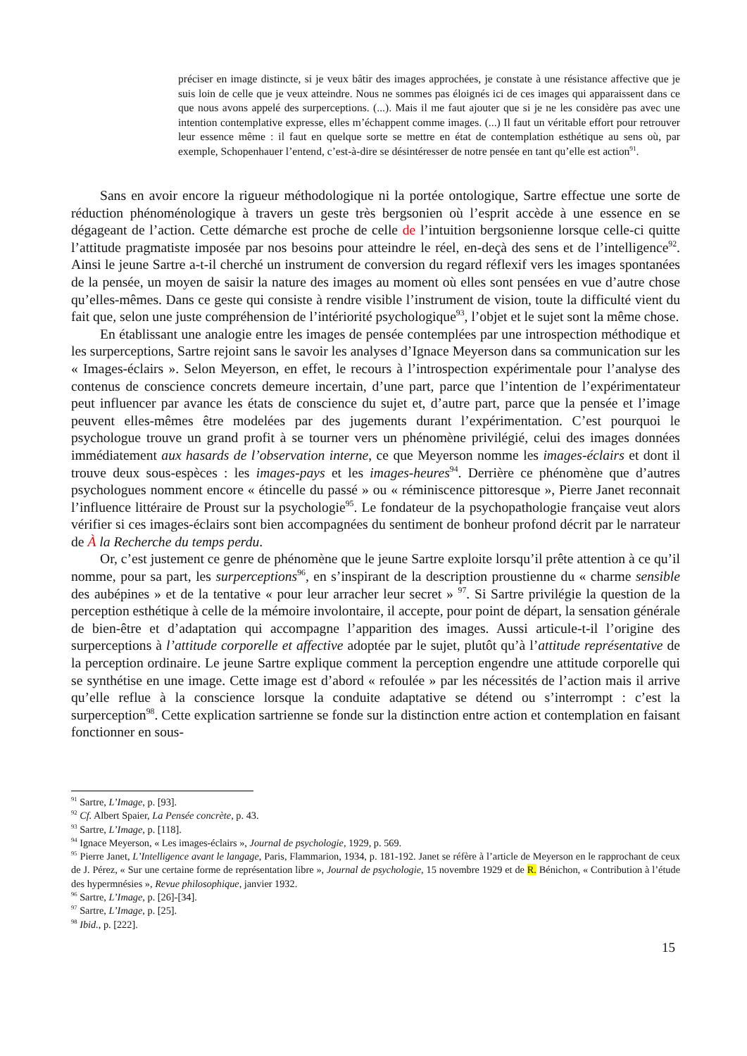préciser en image distincte, si je veux bâtir des images approchées, je constate à une résistance affective que je suis loin de celle que je veux atteindre. Nous ne sommes pas éloignés ici de ces images qui apparaissent dans ce que nous avons appelé des surperceptions. (...). Mais il me faut ajouter que si je ne les considère pas avec une intention contemplative expresse, elles m’échappent comme images. (...) Il faut un véritable effort pour retrouver leur essence même : il faut en quelque sorte se mettre en état de contemplation esthétique au sens où, par exemple, Schopenhauer l’entend, c’est-à-dire se désintéresser de notre pensée en tant qu’elle est action<sup>91</sup>.
Sans en avoir encore la rigueur méthodologique ni la portée ontologique, Sartre effectue une sorte de réduction phénoménologique à travers un geste très bergsonien où l’esprit accède à une essence en se dégageant de l’action. Cette démarche est proche de celle de l’intuition bergsonienne lorsque celle-ci quitte l’attitude pragmatiste imposée par nos besoins pour atteindre le réel, en-deçà des sens et de l’intelligence<sup>92</sup>. Ainsi le jeune Sartre a-t-il cherché un instrument de conversion du regard réflexif vers les images spontanées de la pensée, un moyen de saisir la nature des images au moment où elles sont pensées en vue d’autre chose qu’elles-mêmes. Dans ce geste qui consiste à rendre visible l’instrument de vision, toute la difficulté vient du fait que, selon une juste compréhension de l’intériorité psychologique<sup>93</sup>, l’objet et le sujet sont la même chose.
En établissant une analogie entre les images de pensée contemplées par une introspection méthodique et les surperceptions, Sartre rejoint sans le savoir les analyses d’Ignace Meyerson dans sa communication sur les « Images-éclairs ». Selon Meyerson, en effet, le recours à l’introspection expérimentale pour l’analyse des contenus de conscience concrets demeure incertain, d’une part, parce que l’intention de l’expérimentateur peut influencer par avance les états de conscience du sujet et, d’autre part, parce que la pensée et l’image peuvent elles-mêmes être modelées par des jugements durant l’expérimentation. C’est pourquoi le psychologue trouve un grand profit à se tourner vers un phénomène privilégié, celui des images données immédiatement aux hasards de l’observation interne, ce que Meyerson nomme les images-éclairs et dont il trouve deux sous-espèces : les images-pays et les images-heures<sup>94</sup>. Derrière ce phénomène que d’autres psychologues nomment encore « étincelle du passé » ou « réminiscence pittoresque », Pierre Janet reconnait l’influence littéraire de Proust sur la psychologie<sup>95</sup>. Le fondateur de la psychopathologie française veut alors vérifier si ces images-éclairs sont bien accompagnées du sentiment de bonheur profond décrit par le narrateur de À la Recherche du temps perdu.
Or, c’est justement ce genre de phénomène que le jeune Sartre exploite lorsqu’il prête attention à ce qu’il nomme, pour sa part, les surperceptions<sup>96</sup>, en s’inspirant de la description proustienne du « charme sensible des aubépines » et de la tentative « pour leur arracher leur secret » <sup>97</sup>. Si Sartre privilégie la question de la perception esthétique à celle de la mémoire involontaire, il accepte, pour point de départ, la sensation générale de bien-être et d’adaptation qui accompagne l’apparition des images. Aussi articule-t-il l’origine des surperceptions à l’attitude corporelle et affective adoptée par le sujet, plutôt qu’à l’attitude représentative de la perception ordinaire. Le jeune Sartre explique comment la perception engendre une attitude corporelle qui se synthétise en une image. Cette image est d’abord « refoulée » par les nécessités de l’action mais il arrive qu’elle reflue à la conscience lorsque la conduite adaptative se détend ou s’interrompt : c’est la surperception<sup>98</sup>. Cette explication sartrienne se fonde sur la distinction entre action et contemplation en faisant fonctionner en sous-
<sup>91</sup> Sartre, L’Image, p. [93].
<sup>92</sup> Cf. Albert Spaier, La Pensée concrète, p. 43.
<sup>93</sup> Sartre, L’Image, p. [118].
<sup>94</sup> Ignace Meyerson, « Les images-éclairs », Journal de psychologie, 1929, p. 569.
<sup>95</sup> Pierre Janet, L’Intelligence avant le langage, Paris, Flammarion, 1934, p. 181-192. Janet se réfère à l’article de Meyerson en le rapprochant de ceux de J. Pérez, « Sur une certaine forme de représentation libre », Journal de psychologie, 15 novembre 1929 et de R. Bénichon, « Contribution à l’étude des hypermnésies », Revue philosophique, janvier 1932.
<sup>96</sup> Sartre, L’Image, p. [26]-[34].
<sup>97</sup> Sartre, L’Image, p. [25].
<sup>98</sup> Ibid., p. [222].
15